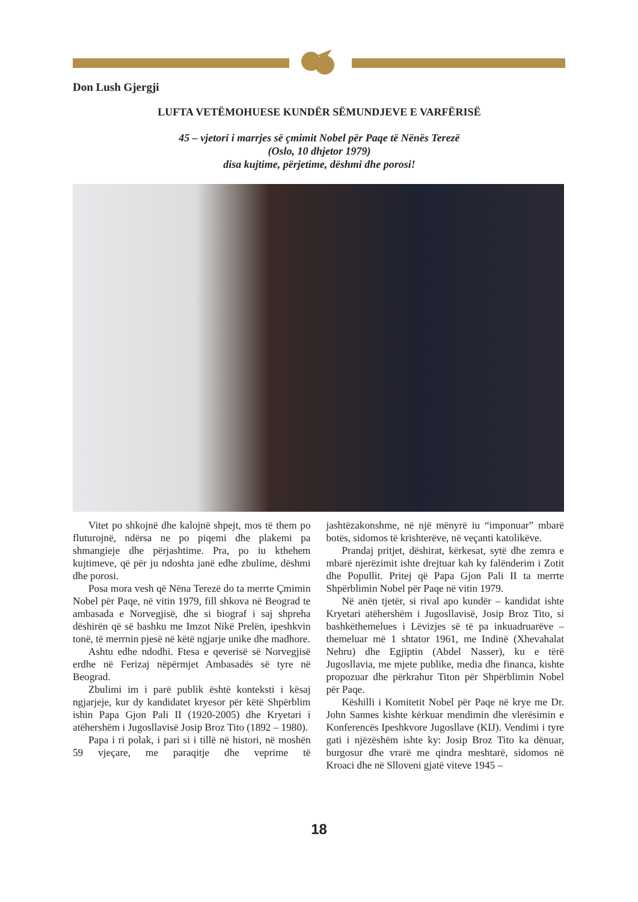Don Lush Gjergji
LUFTA VETËMOHUESE KUNDËR SËMUNDJEVE E VARFËRISË
45 – vjetori i marrjes së çmimit Nobel për Paqe të Nënës Terezë
(Oslo, 10 dhjetor 1979)
disa kujtime, përjetime, dëshmi dhe porosi!
Vitet po shkojnë dhe kalojnë shpejt, mos të them po fluturojnë, ndërsa ne po piqemi dhe plakemi pa shmangieje dhe përjashtime. Pra, po iu kthehem kujtimeve, që për ju ndoshta janë edhe zbulime, dëshmi dhe porosi.
Posa mora vesh që Nëna Terezë do ta merrte Çmimin Nobel për Paqe, në vitin 1979, fill shkova në Beograd te ambasada e Norvegjisë, dhe si biograf i saj shpreha dëshirën që së bashku me Imzot Nikë Prelën, ipeshkvin tonë, të merrnin pjesë në këtë ngjarje unike dhe madhore.
Ashtu edhe ndodhi. Ftesa e qeverisë së Norvegjisë erdhe në Ferizaj nëpërmjet Ambasadës së tyre në Beograd.
Zbulimi im i parë publik është konteksti i kësaj ngjarjeje, kur dy kandidatet kryesor për këtë Shpërblim ishin Papa Gjon Pali II (1920-2005) dhe Kryetari i atëhershëm i Jugosllavisë Josip Broz Tito (1892 – 1980).
Papa i ri polak, i pari si i tillë në histori, në moshën 59 vjeçare, me paraqitje dhe veprime të jashtëzakonshme, në një mënyrë iu “imponuar” mbarë botës, sidomos të krishterëve, në veçanti katolikëve.
Prandaj pritjet, dëshirat, kërkesat, sytë dhe zemra e mbarë njerëzimit ishte drejtuar kah ky falënderim i Zotit dhe Popullit. Pritej që Papa Gjon Pali II ta merrte Shpërblimin Nobel për Paqe në vitin 1979.
Në anën tjetër, si rival apo kundër – kandidat ishte Kryetari atëhershëm i Jugosllavisë, Josip Broz Tito, si bashkëthemelues i Lëvizjes së të pa inkuadruarëve – themeluar më 1 shtator 1961, me Indinë (Xhevahalat Nehru) dhe Egjiptin (Abdel Nasser), ku e tërë Jugosllavia, me mjete publike, media dhe financa, kishte propozuar dhe përkrahur Titon për Shpërblimin Nobel për Paqe.
Këshilli i Komitetit Nobel për Paqe në krye me Dr. John Sannes kishte kërkuar mendimin dhe vlerësimin e Konferencës Ipeshkvore Jugosllave (KIJ). Vendimi i tyre gati i njëzëshëm ishte ky: Josip Broz Tito ka dënuar, burgosur dhe vrarë me qindra meshtarë, sidomos në Kroaci dhe në Slloveni gjatë viteve 1945 –
18